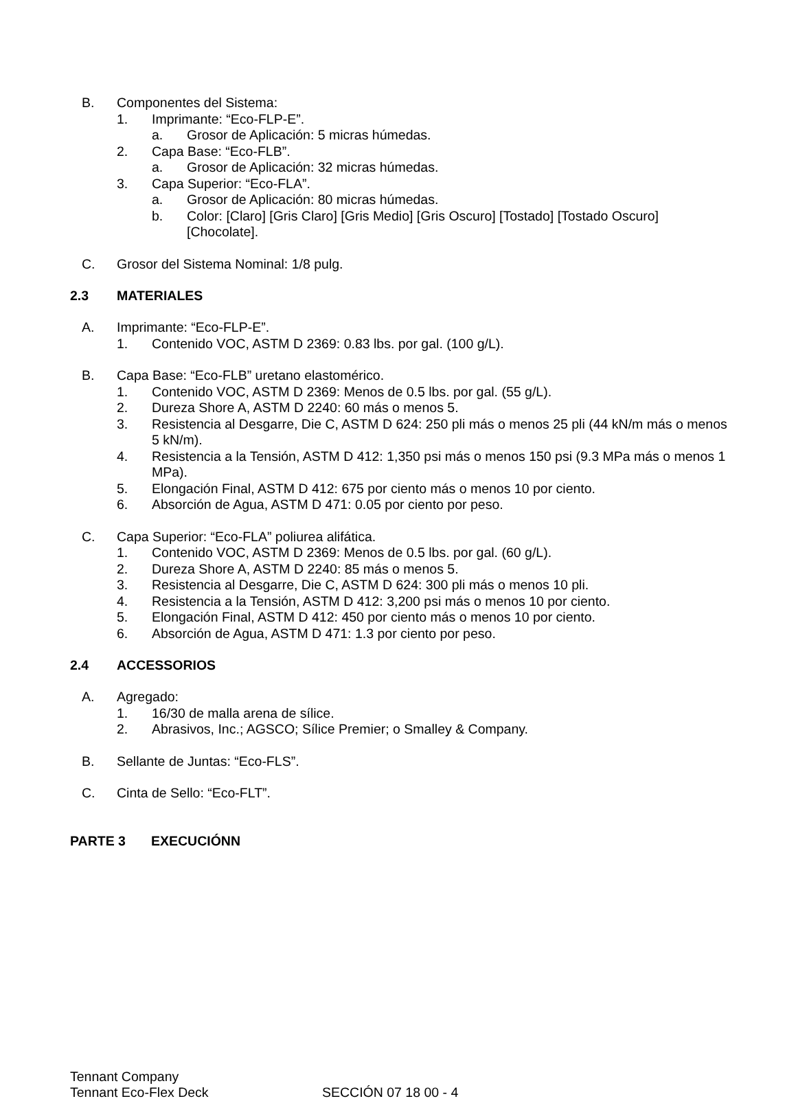B. Componentes del Sistema:
1. Imprimante: “Eco-FLP-E”.
a. Grosor de Aplicación: 5 micras húmedas.
2. Capa Base: “Eco-FLB”.
a. Grosor de Aplicación: 32 micras húmedas.
3. Capa Superior: “Eco-FLA”.
a. Grosor de Aplicación: 80 micras húmedas.
b. Color: [Claro] [Gris Claro] [Gris Medio] [Gris Oscuro] [Tostado] [Tostado Oscuro] [Chocolate].
C. Grosor del Sistema Nominal: 1/8 pulg.
2.3 MATERIALES
A. Imprimante: “Eco-FLP-E”.
1. Contenido VOC, ASTM D 2369: 0.83 lbs. por gal. (100 g/L).
B. Capa Base: “Eco-FLB” uretano elastomérico.
1. Contenido VOC, ASTM D 2369: Menos de 0.5 lbs. por gal. (55 g/L).
2. Dureza Shore A, ASTM D 2240: 60 más o menos 5.
3. Resistencia al Desgarre, Die C, ASTM D 624: 250 pli más o menos 25 pli (44 kN/m más o menos 5 kN/m).
4. Resistencia a la Tensión, ASTM D 412: 1,350 psi más o menos 150 psi (9.3 MPa más o menos 1 MPa).
5. Elongación Final, ASTM D 412: 675 por ciento más o menos 10 por ciento.
6. Absorción de Agua, ASTM D 471: 0.05 por ciento por peso.
C. Capa Superior: “Eco-FLA” poliurea alifática.
1. Contenido VOC, ASTM D 2369: Menos de 0.5 lbs. por gal. (60 g/L).
2. Dureza Shore A, ASTM D 2240: 85 más o menos 5.
3. Resistencia al Desgarre, Die C, ASTM D 624: 300 pli más o menos 10 pli.
4. Resistencia a la Tensión, ASTM D 412: 3,200 psi más o menos 10 por ciento.
5. Elongación Final, ASTM D 412: 450 por ciento más o menos 10 por ciento.
6. Absorción de Agua, ASTM D 471: 1.3 por ciento por peso.
2.4 ACCESSORIOS
A. Agregado:
1. 16/30 de malla arena de sílice.
2. Abrasivos, Inc.; AGSCO; Sílice Premier; o Smalley & Company.
B. Sellante de Juntas: “Eco-FLS”.
C. Cinta de Sello: “Eco-FLT”.
PARTE 3 EXECUCIÓNN
Tennant Company
Tennant Eco-Flex Deck SECCIÓN 07 18 00 - 4